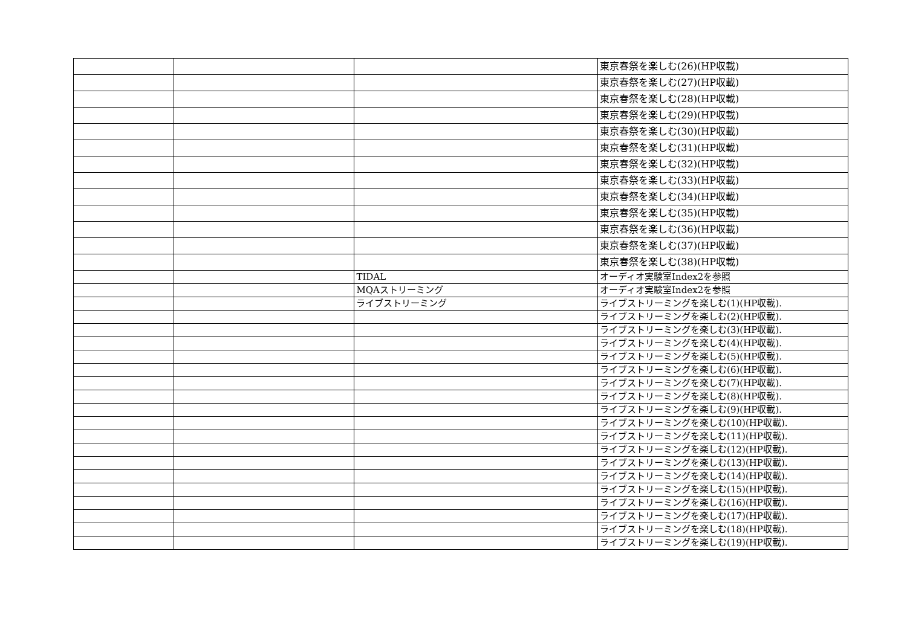| | | | 東京春祭を楽しむ(26)(HP収載) |
| | | | 東京春祭を楽しむ(27)(HP収載) |
| | | | 東京春祭を楽しむ(28)(HP収載) |
| | | | 東京春祭を楽しむ(29)(HP収載) |
| | | | 東京春祭を楽しむ(30)(HP収載) |
| | | | 東京春祭を楽しむ(31)(HP収載) |
| | | | 東京春祭を楽しむ(32)(HP収載) |
| | | | 東京春祭を楽しむ(33)(HP収載) |
| | | | 東京春祭を楽しむ(34)(HP収載) |
| | | | 東京春祭を楽しむ(35)(HP収載) |
| | | | 東京春祭を楽しむ(36)(HP収載) |
| | | | 東京春祭を楽しむ(37)(HP収載) |
| | | | 東京春祭を楽しむ(38)(HP収載) |
| | | TIDAL | オーディオ実験室Index2を参照 |
| | | MQAストリーミング | オーディオ実験室Index2を参照 |
| | | ライブストリーミング | ライブストリーミングを楽しむ(1)(HP収載). |
| | | | ライブストリーミングを楽しむ(2)(HP収載). |
| | | | ライブストリーミングを楽しむ(3)(HP収載). |
| | | | ライブストリーミングを楽しむ(4)(HP収載). |
| | | | ライブストリーミングを楽しむ(5)(HP収載). |
| | | | ライブストリーミングを楽しむ(6)(HP収載). |
| | | | ライブストリーミングを楽しむ(7)(HP収載). |
| | | | ライブストリーミングを楽しむ(8)(HP収載). |
| | | | ライブストリーミングを楽しむ(9)(HP収載). |
| | | | ライブストリーミングを楽しむ(10)(HP収載). |
| | | | ライブストリーミングを楽しむ(11)(HP収載). |
| | | | ライブストリーミングを楽しむ(12)(HP収載). |
| | | | ライブストリーミングを楽しむ(13)(HP収載). |
| | | | ライブストリーミングを楽しむ(14)(HP収載). |
| | | | ライブストリーミングを楽しむ(15)(HP収載). |
| | | | ライブストリーミングを楽しむ(16)(HP収載). |
| | | | ライブストリーミングを楽しむ(17)(HP収載). |
| | | | ライブストリーミングを楽しむ(18)(HP収載). |
| | | | ライブストリーミングを楽しむ(19)(HP収載). |